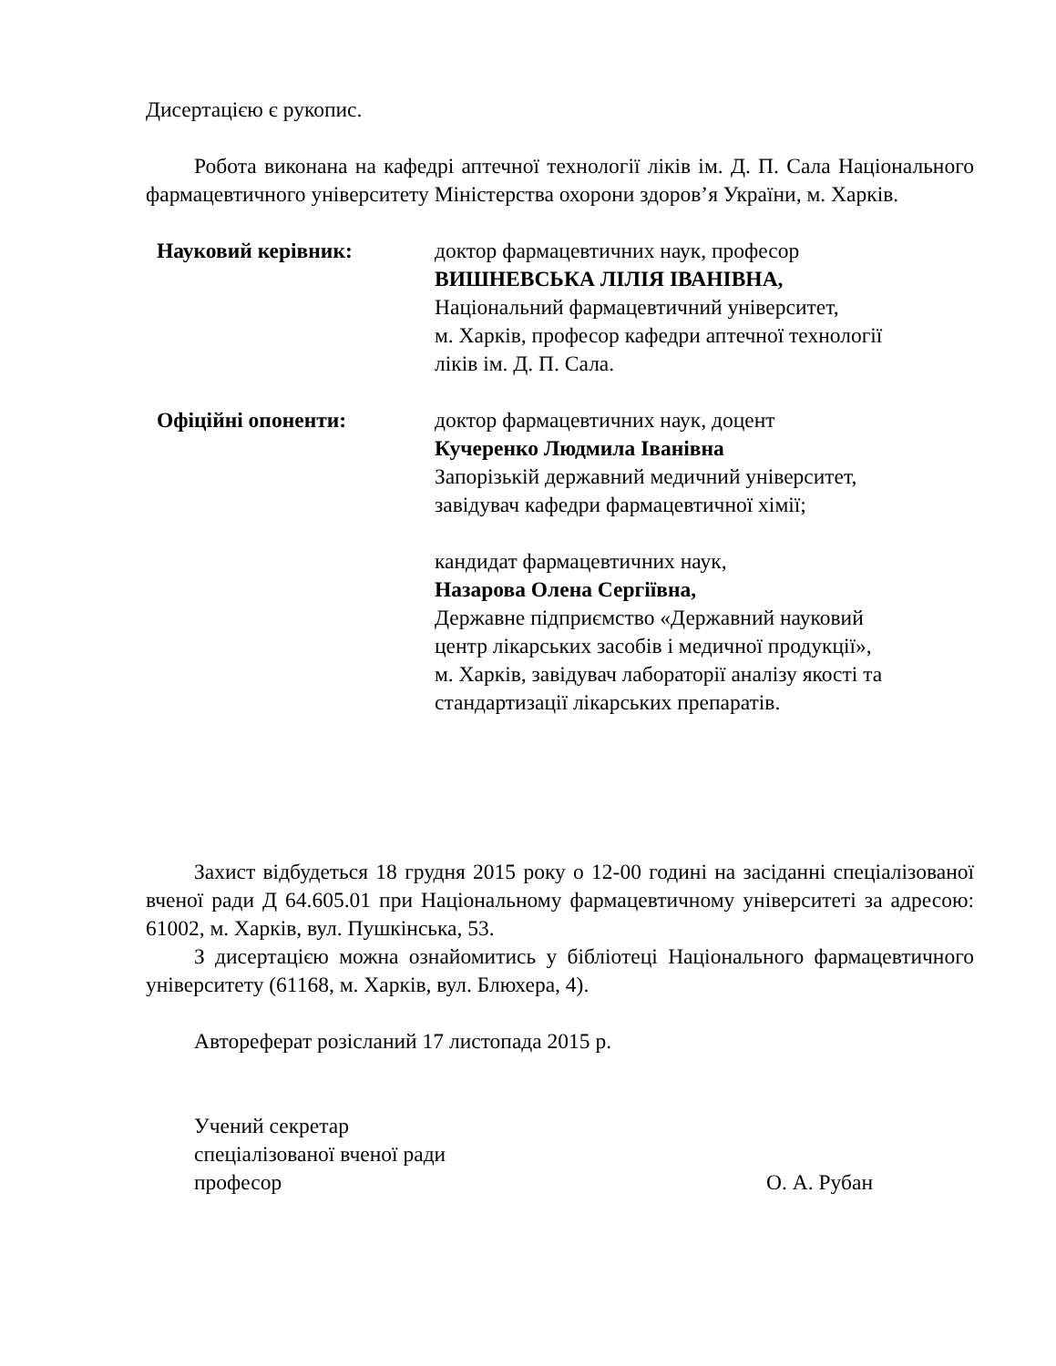Дисертацією є рукопис.
Робота виконана на кафедрі аптечної технології ліків ім. Д. П. Сала Національного фармацевтичного університету Міністерства охорони здоров’я України, м. Харків.
Науковий керівник: доктор фармацевтичних наук, професор
ВИШНЕВСЬКА ЛІЛІЯ ІВАНІВНА,
Національний фармацевтичний університет,
м. Харків, професор кафедри аптечної технології
ліків ім. Д. П. Сала.
Офіційні опоненти: доктор фармацевтичних наук, доцент
Кучеренко Людмила Іванівна
Запорізькій державний медичний університет,
завідувач кафедри фармацевтичної хімії;
кандидат фармацевтичних наук,
Назарова Олена Сергіївна,
Державне підприємство «Державний науковий
центр лікарських засобів і медичної продукції»,
м. Харків, завідувач лабораторії аналізу якості та
стандартизації лікарських препаратів.
Захист відбудеться 18 грудня 2015 року о 12-00 годині на засіданні спеціалізованої вченої ради Д 64.605.01 при Національному фармацевтичному університеті за адресою: 61002, м. Харків, вул. Пушкінська, 53.
З дисертацією можна ознайомитись у бібліотеці Національного фармацевтичного університету (61168, м. Харків, вул. Блюхера, 4).
Автореферат розісланий 17 листопада 2015 р.
Учений секретар
спеціалізованої вченої ради
професор О. А. Рубан